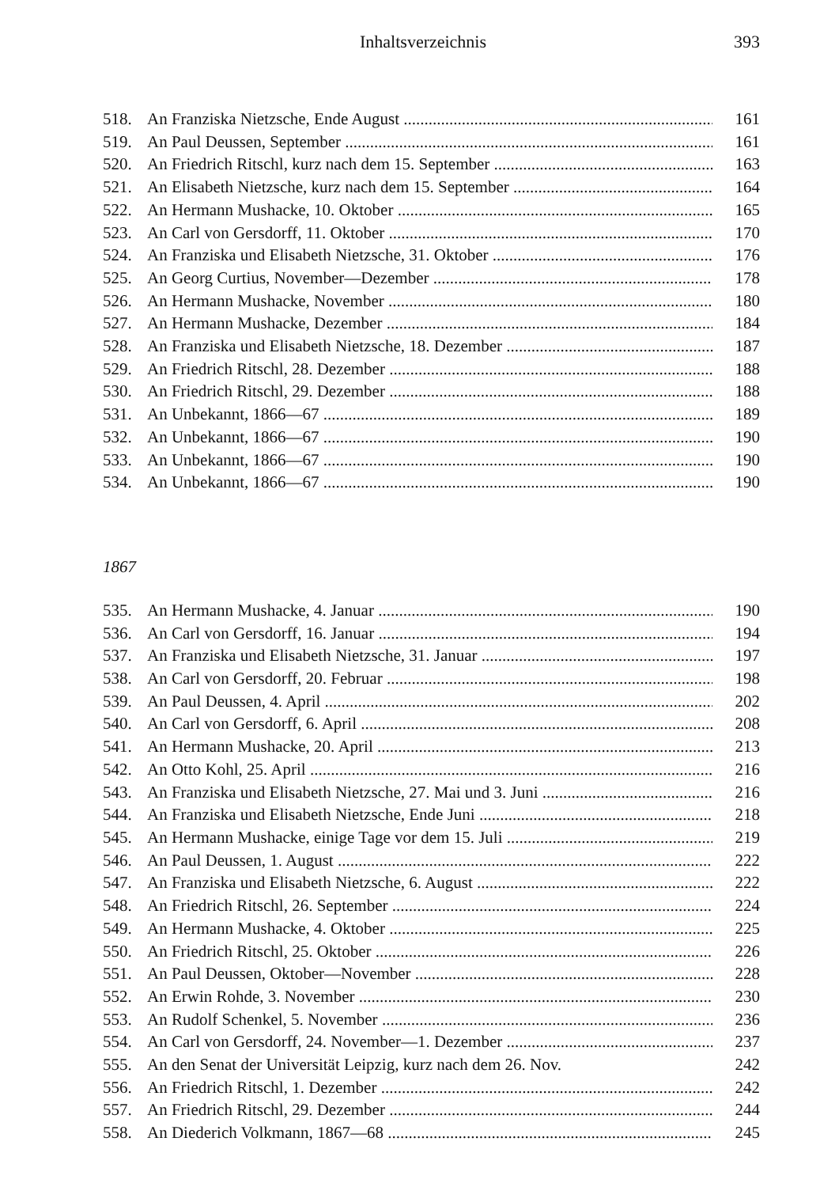Inhaltsverzeichnis 393
518. An Franziska Nietzsche, Ende August 161
519. An Paul Deussen, September 161
520. An Friedrich Ritschl, kurz nach dem 15. September 163
521. An Elisabeth Nietzsche, kurz nach dem 15. September 164
522. An Hermann Mushacke, 10. Oktober 165
523. An Carl von Gersdorff, 11. Oktober 170
524. An Franziska und Elisabeth Nietzsche, 31. Oktober 176
525. An Georg Curtius, November—Dezember 178
526. An Hermann Mushacke, November 180
527. An Hermann Mushacke, Dezember 184
528. An Franziska und Elisabeth Nietzsche, 18. Dezember 187
529. An Friedrich Ritschl, 28. Dezember 188
530. An Friedrich Ritschl, 29. Dezember 188
531. An Unbekannt, 1866—67 189
532. An Unbekannt, 1866—67 190
533. An Unbekannt, 1866—67 190
534. An Unbekannt, 1866—67 190
1867
535. An Hermann Mushacke, 4. Januar 190
536. An Carl von Gersdorff, 16. Januar 194
537. An Franziska und Elisabeth Nietzsche, 31. Januar 197
538. An Carl von Gersdorff, 20. Februar 198
539. An Paul Deussen, 4. April 202
540. An Carl von Gersdorff, 6. April 208
541. An Hermann Mushacke, 20. April 213
542. An Otto Kohl, 25. April 216
543. An Franziska und Elisabeth Nietzsche, 27. Mai und 3. Juni 216
544. An Franziska und Elisabeth Nietzsche, Ende Juni 218
545. An Hermann Mushacke, einige Tage vor dem 15. Juli 219
546. An Paul Deussen, 1. August 222
547. An Franziska und Elisabeth Nietzsche, 6. August 222
548. An Friedrich Ritschl, 26. September 224
549. An Hermann Mushacke, 4. Oktober 225
550. An Friedrich Ritschl, 25. Oktober 226
551. An Paul Deussen, Oktober—November 228
552. An Erwin Rohde, 3. November 230
553. An Rudolf Schenkel, 5. November 236
554. An Carl von Gersdorff, 24. November—1. Dezember 237
555. An den Senat der Universität Leipzig, kurz nach dem 26. Nov. 242
556. An Friedrich Ritschl, 1. Dezember 242
557. An Friedrich Ritschl, 29. Dezember 244
558. An Diederich Volkmann, 1867—68 245